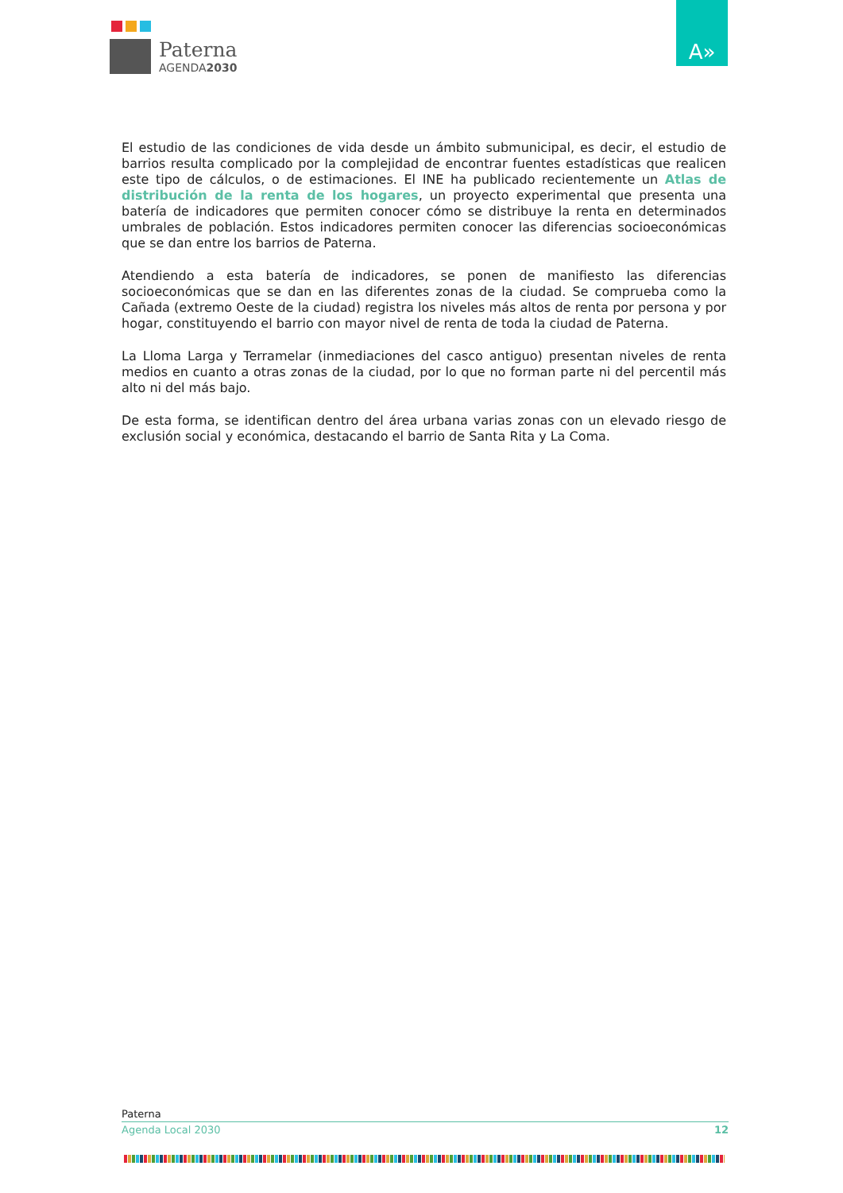Paterna
AGENDA2030
A»
El estudio de las condiciones de vida desde un ámbito submunicipal, es decir, el estudio de barrios resulta complicado por la complejidad de encontrar fuentes estadísticas que realicen este tipo de cálculos, o de estimaciones. El INE ha publicado recientemente un Atlas de distribución de la renta de los hogares, un proyecto experimental que presenta una batería de indicadores que permiten conocer cómo se distribuye la renta en determinados umbrales de población. Estos indicadores permiten conocer las diferencias socioeconómicas que se dan entre los barrios de Paterna.
Atendiendo a esta batería de indicadores, se ponen de manifiesto las diferencias socioeconómicas que se dan en las diferentes zonas de la ciudad. Se comprueba como la Cañada (extremo Oeste de la ciudad) registra los niveles más altos de renta por persona y por hogar, constituyendo el barrio con mayor nivel de renta de toda la ciudad de Paterna.
La Lloma Larga y Terramelar (inmediaciones del casco antiguo) presentan niveles de renta medios en cuanto a otras zonas de la ciudad, por lo que no forman parte ni del percentil más alto ni del más bajo.
De esta forma, se identifican dentro del área urbana varias zonas con un elevado riesgo de exclusión social y económica, destacando el barrio de Santa Rita y La Coma.
Paterna
Agenda Local 2030 12